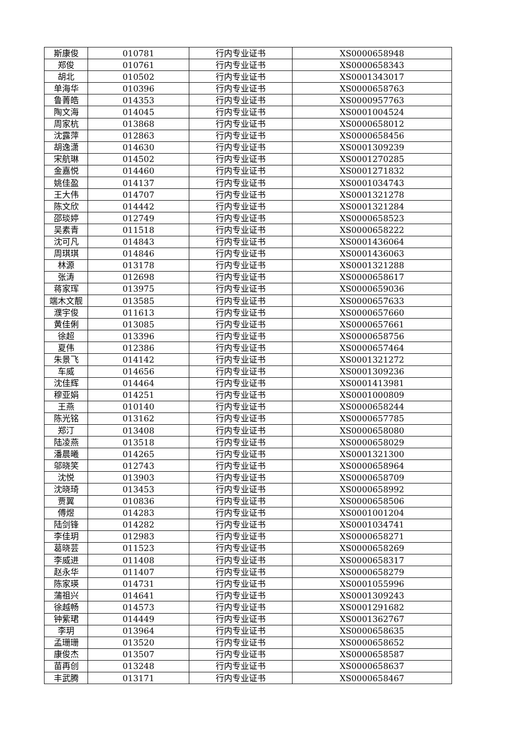| 斯康俊 | 010781 | 行内专业证书 | XS0000658948 |
| 郑俊 | 010761 | 行内专业证书 | XS0000658343 |
| 胡北 | 010502 | 行内专业证书 | XS0001343017 |
| 单海华 | 010396 | 行内专业证书 | XS0000658763 |
| 鲁菁皓 | 014353 | 行内专业证书 | XS0000957763 |
| 陶文海 | 014045 | 行内专业证书 | XS0001004524 |
| 周家杭 | 013868 | 行内专业证书 | XS0000658012 |
| 沈露萍 | 012863 | 行内专业证书 | XS0000658456 |
| 胡逸潇 | 014630 | 行内专业证书 | XS0001309239 |
| 宋航琳 | 014502 | 行内专业证书 | XS0001270285 |
| 金嘉悦 | 014460 | 行内专业证书 | XS0001271832 |
| 姚佳盈 | 014137 | 行内专业证书 | XS0001034743 |
| 王大伟 | 014707 | 行内专业证书 | XS0001321278 |
| 陈文欣 | 014442 | 行内专业证书 | XS0001321284 |
| 邵琰婷 | 012749 | 行内专业证书 | XS0000658523 |
| 吴素青 | 011518 | 行内专业证书 | XS0000658222 |
| 沈可凡 | 014843 | 行内专业证书 | XS0001436064 |
| 周琪琪 | 014846 | 行内专业证书 | XS0001436063 |
| 林源 | 013178 | 行内专业证书 | XS0001321288 |
| 张涛 | 012698 | 行内专业证书 | XS0000658617 |
| 蒋家珲 | 013975 | 行内专业证书 | XS0000659036 |
| 端木文靓 | 013585 | 行内专业证书 | XS0000657633 |
| 濮宇俊 | 011613 | 行内专业证书 | XS0000657660 |
| 黄佳俐 | 013085 | 行内专业证书 | XS0000657661 |
| 徐超 | 013396 | 行内专业证书 | XS0000658756 |
| 夏伟 | 012386 | 行内专业证书 | XS0000657464 |
| 朱景飞 | 014142 | 行内专业证书 | XS0001321272 |
| 车威 | 014656 | 行内专业证书 | XS0001309236 |
| 沈佳辉 | 014464 | 行内专业证书 | XS0001413981 |
| 穆亚娟 | 014251 | 行内专业证书 | XS0001000809 |
| 王燕 | 010140 | 行内专业证书 | XS0000658244 |
| 陈光铭 | 013162 | 行内专业证书 | XS0000657785 |
| 郑汀 | 013408 | 行内专业证书 | XS0000658080 |
| 陆凌燕 | 013518 | 行内专业证书 | XS0000658029 |
| 潘晨曦 | 014265 | 行内专业证书 | XS0001321300 |
| 邬晓笑 | 012743 | 行内专业证书 | XS0000658964 |
| 沈悦 | 013903 | 行内专业证书 | XS0000658709 |
| 沈晓琦 | 013453 | 行内专业证书 | XS0000658992 |
| 贾翼 | 010836 | 行内专业证书 | XS0000658506 |
| 傅煜 | 014283 | 行内专业证书 | XS0001001204 |
| 陆剑锋 | 014282 | 行内专业证书 | XS0001034741 |
| 李佳玥 | 012983 | 行内专业证书 | XS0000658271 |
| 葛晓芸 | 011523 | 行内专业证书 | XS0000658269 |
| 李威进 | 011408 | 行内专业证书 | XS0000658317 |
| 赵永华 | 011407 | 行内专业证书 | XS0000658279 |
| 陈家瑛 | 014731 | 行内专业证书 | XS0001055996 |
| 蒲祖兴 | 014641 | 行内专业证书 | XS0001309243 |
| 徐越畅 | 014573 | 行内专业证书 | XS0001291682 |
| 钟紫珺 | 014449 | 行内专业证书 | XS0001362767 |
| 李玥 | 013964 | 行内专业证书 | XS0000658635 |
| 孟珊珊 | 013520 | 行内专业证书 | XS0000658652 |
| 康俊杰 | 013507 | 行内专业证书 | XS0000658587 |
| 苗再创 | 013248 | 行内专业证书 | XS0000658637 |
| 丰武腾 | 013171 | 行内专业证书 | XS0000658467 |